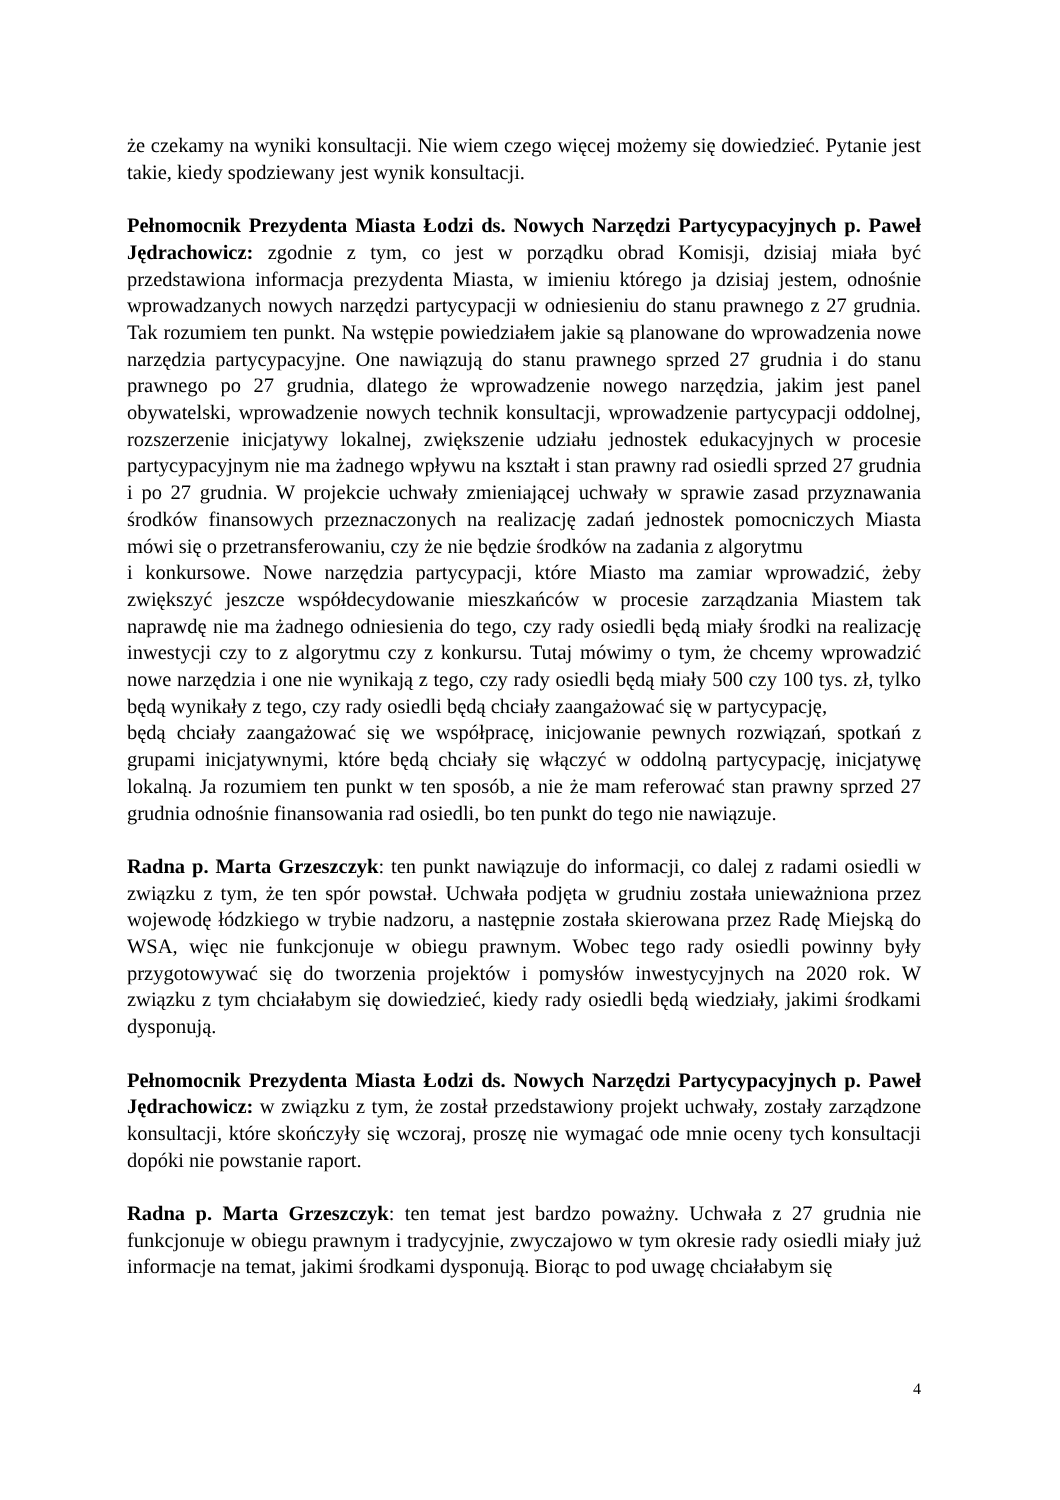że czekamy na wyniki konsultacji. Nie wiem czego więcej możemy się dowiedzieć. Pytanie jest takie, kiedy spodziewany jest wynik konsultacji.
Pełnomocnik Prezydenta Miasta Łodzi ds. Nowych Narzędzi Partycypacyjnych p. Paweł Jędrachowicz: zgodnie z tym, co jest w porządku obrad Komisji, dzisiaj miała być przedstawiona informacja prezydenta Miasta, w imieniu którego ja dzisiaj jestem, odnośnie wprowadzanych nowych narzędzi partycypacji w odniesieniu do stanu prawnego z 27 grudnia. Tak rozumiem ten punkt. Na wstępie powiedziałem jakie są planowane do wprowadzenia nowe narzędzia partycypacyjne. One nawiązują do stanu prawnego sprzed 27 grudnia i do stanu prawnego po 27 grudnia, dlatego że wprowadzenie nowego narzędzia, jakim jest panel obywatelski, wprowadzenie nowych technik konsultacji, wprowadzenie partycypacji oddolnej, rozszerzenie inicjatywy lokalnej, zwiększenie udziału jednostek edukacyjnych w procesie partycypacyjnym nie ma żadnego wpływu na kształt i stan prawny rad osiedli sprzed 27 grudnia i po 27 grudnia. W projekcie uchwały zmieniającej uchwały w sprawie zasad przyznawania środków finansowych przeznaczonych na realizację zadań jednostek pomocniczych Miasta mówi się o przetransferowaniu, czy że nie będzie środków na zadania z algorytmu
i konkursowe. Nowe narzędzia partycypacji, które Miasto ma zamiar wprowadzić, żeby zwiększyć jeszcze współdecydowanie mieszkańców w procesie zarządzania Miastem tak naprawdę nie ma żadnego odniesienia do tego, czy rady osiedli będą miały środki na realizację inwestycji czy to z algorytmu czy z konkursu. Tutaj mówimy o tym, że chcemy wprowadzić nowe narzędzia i one nie wynikają z tego, czy rady osiedli będą miały 500 czy 100 tys. zł, tylko będą wynikały z tego, czy rady osiedli będą chciały zaangażować się w partycypację,
będą chciały zaangażować się we współpracę, inicjowanie pewnych rozwiązań, spotkań z grupami inicjatywnymi, które będą chciały się włączyć w oddolną partycypację, inicjatywę lokalną. Ja rozumiem ten punkt w ten sposób, a nie że mam referować stan prawny sprzed 27 grudnia odnośnie finansowania rad osiedli, bo ten punkt do tego nie nawiązuje.
Radna p. Marta Grzeszczyk: ten punkt nawiązuje do informacji, co dalej z radami osiedli w związku z tym, że ten spór powstał. Uchwała podjęta w grudniu została unieważniona przez wojewodę łódzkiego w trybie nadzoru, a następnie została skierowana przez Radę Miejską do WSA, więc nie funkcjonuje w obiegu prawnym. Wobec tego rady osiedli powinny były przygotowywać się do tworzenia projektów i pomysłów inwestycyjnych na 2020 rok. W związku z tym chciałabym się dowiedzieć, kiedy rady osiedli będą wiedziały, jakimi środkami dysponują.
Pełnomocnik Prezydenta Miasta Łodzi ds. Nowych Narzędzi Partycypacyjnych p. Paweł Jędrachowicz: w związku z tym, że został przedstawiony projekt uchwały, zostały zarządzone konsultacji, które skończyły się wczoraj, proszę nie wymagać ode mnie oceny tych konsultacji dopóki nie powstanie raport.
Radna p. Marta Grzeszczyk: ten temat jest bardzo poważny. Uchwała z 27 grudnia nie funkcjonuje w obiegu prawnym i tradycyjnie, zwyczajowo w tym okresie rady osiedli miały już informacje na temat, jakimi środkami dysponują. Biorąc to pod uwagę chciałabym się
4